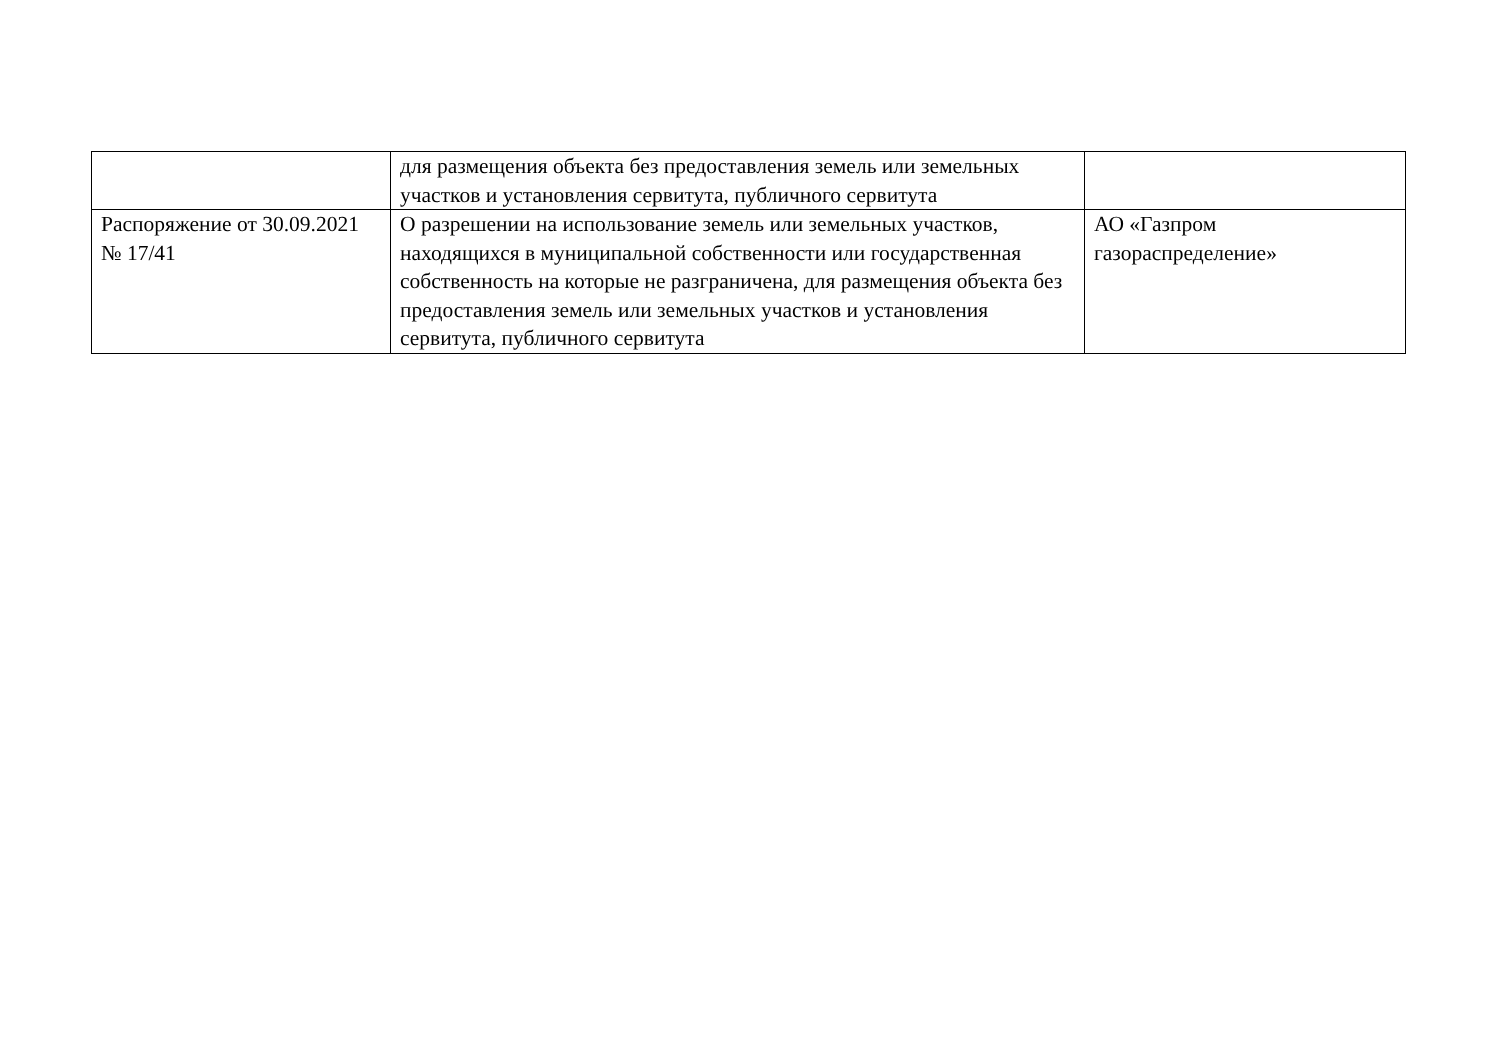| | для размещения объекта без предоставления земель или земельных участков и установления сервитута, публичного сервитута | |
| Распоряжение от 30.09.2021 № 17/41 | О разрешении на использование земель или земельных участков, находящихся в муниципальной собственности или государственная собственность на которые не разграничена, для размещения объекта без предоставления земель или земельных участков и установления сервитута, публичного сервитута | АО «Газпром газораспределение» |